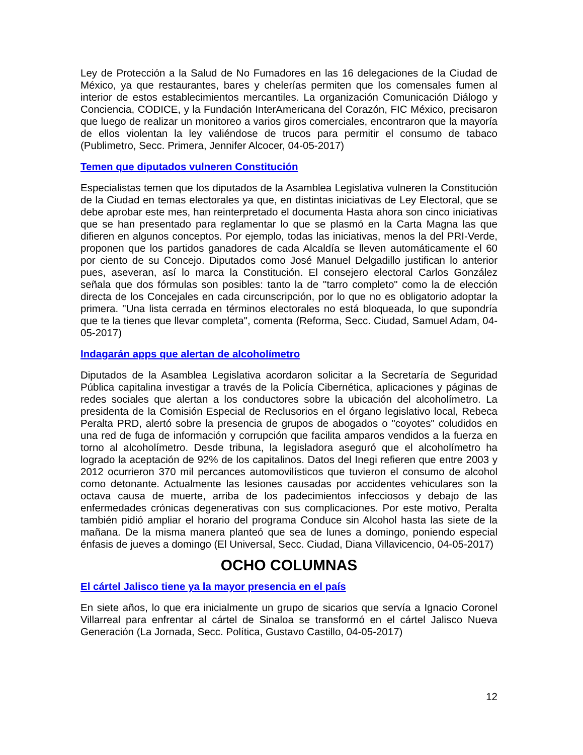Ley de Protección a la Salud de No Fumadores en las 16 delegaciones de la Ciudad de México, ya que restaurantes, bares y chelerías permiten que los comensales fumen al interior de estos establecimientos mercantiles. La organización Comunicación Diálogo y Conciencia, CODICE, y la Fundación InterAmericana del Corazón, FIC México, precisaron que luego de realizar un monitoreo a varios giros comerciales, encontraron que la mayoría de ellos violentan la ley valiéndose de trucos para permitir el consumo de tabaco (Publimetro, Secc. Primera, Jennifer Alcocer, 04-05-2017)
Temen que diputados vulneren Constitución
Especialistas temen que los diputados de la Asamblea Legislativa vulneren la Constitución de la Ciudad en temas electorales ya que, en distintas iniciativas de Ley Electoral, que se debe aprobar este mes, han reinterpretado el documenta Hasta ahora son cinco iniciativas que se han presentado para reglamentar lo que se plasmó en la Carta Magna las que difieren en algunos conceptos. Por ejemplo, todas las iniciativas, menos la del PRI-Verde, proponen que los partidos ganadores de cada Alcaldía se lleven automáticamente el 60 por ciento de su Concejo. Diputados como José Manuel Delgadillo justifican lo anterior pues, aseveran, así lo marca la Constitución. El consejero electoral Carlos González señala que dos fórmulas son posibles: tanto la de ''tarro completo" como la de elección directa de los Concejales en cada circunscripción, por lo que no es obligatorio adoptar la primera. "Una lista cerrada en términos electorales no está bloqueada, lo que supondría que te la tienes que llevar completa", comenta (Reforma, Secc. Ciudad, Samuel Adam, 04-05-2017)
Indagarán apps que alertan de alcoholímetro
Diputados de la Asamblea Legislativa acordaron solicitar a la Secretaría de Seguridad Pública capitalina investigar a través de la Policía Cibernética, aplicaciones y páginas de redes sociales que alertan a los conductores sobre la ubicación del alcoholímetro. La presidenta de la Comisión Especial de Reclusorios en el órgano legislativo local, Rebeca Peralta PRD, alertó sobre la presencia de grupos de abogados o "coyotes" coludidos en una red de fuga de información y corrupción que facilita amparos vendidos a la fuerza en torno al alcoholímetro. Desde tribuna, la legisladora aseguró que el alcoholímetro ha logrado la aceptación de 92% de los capitalinos. Datos del Inegi refieren que entre 2003 y 2012 ocurrieron 370 mil percances automovilísticos que tuvieron el consumo de alcohol como detonante. Actualmente las lesiones causadas por accidentes vehiculares son la octava causa de muerte, arriba de los padecimientos infecciosos y debajo de las enfermedades crónicas degenerativas con sus complicaciones. Por este motivo, Peralta también pidió ampliar el horario del programa Conduce sin Alcohol hasta las siete de la mañana. De la misma manera planteó que sea de lunes a domingo, poniendo especial énfasis de jueves a domingo (El Universal, Secc. Ciudad, Diana Villavicencio, 04-05-2017)
OCHO COLUMNAS
El cártel Jalisco tiene ya la mayor presencia en el país
En siete años, lo que era inicialmente un grupo de sicarios que servía a Ignacio Coronel Villarreal para enfrentar al cártel de Sinaloa se transformó en el cártel Jalisco Nueva Generación (La Jornada, Secc. Política, Gustavo Castillo, 04-05-2017)
12